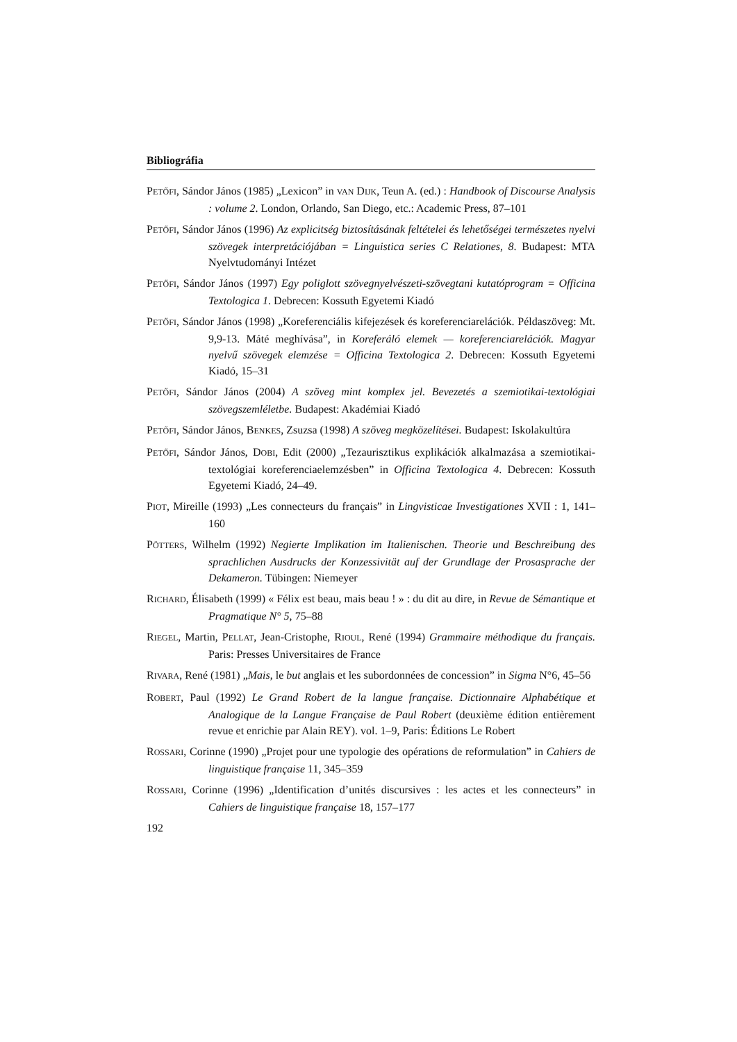Bibliográfia
PETŐFI, Sándor János (1985) „Lexicon” in VAN DIJK, Teun A. (ed.) : Handbook of Discourse Analysis : volume 2. London, Orlando, San Diego, etc.: Academic Press, 87–101
PETŐFI, Sándor János (1996) Az explicitség biztosításának feltételei és lehetőségei természetes nyelvi szövegek interpretációjában = Linguistica series C Relationes, 8. Budapest: MTA Nyelvtudományi Intézet
PETŐFI, Sándor János (1997) Egy poliglott szövegnyelvészeti-szövegtani kutatóprogram = Officina Textologica 1. Debrecen: Kossuth Egyetemi Kiadó
PETŐFI, Sándor János (1998) „Koreferenciális kifejezések és koreferenciarelációk. Példaszöveg: Mt. 9,9-13. Máté meghívása”, in Koreferáló elemek — koreferenciarelációk. Magyar nyelvű szövegek elemzése = Officina Textologica 2. Debrecen: Kossuth Egyetemi Kiadó, 15–31
PETŐFI, Sándor János (2004) A szöveg mint komplex jel. Bevezetés a szemiotikai-textológiai szövegszemléletbe. Budapest: Akadémiai Kiadó
PETŐFI, Sándor János, BENKES, Zsuzsa (1998) A szöveg megközelítései. Budapest: Iskolakultúra
PETŐFI, Sándor János, DOBI, Edit (2000) „Tezaurisztikus explikációk alkalmazása a szemiotikai-textológiai koreferenciaelemzésben” in Officina Textologica 4. Debrecen: Kossuth Egyetemi Kiadó, 24–49.
PIOT, Mireille (1993) „Les connecteurs du français” in Lingvisticae Investigationes XVII : 1, 141–160
PÖTTERS, Wilhelm (1992) Negierte Implikation im Italienischen. Theorie und Beschreibung des sprachlichen Ausdrucks der Konzessivität auf der Grundlage der Prosasprache der Dekameron. Tübingen: Niemeyer
RICHARD, Élisabeth (1999) « Félix est beau, mais beau ! » : du dit au dire, in Revue de Sémantique et Pragmatique N° 5, 75–88
RIEGEL, Martin, PELLAT, Jean-Cristophe, RIOUL, René (1994) Grammaire méthodique du français. Paris: Presses Universitaires de France
RIVARA, René (1981) „Mais, le but anglais et les subordonnées de concession” in Sigma N°6, 45–56
ROBERT, Paul (1992) Le Grand Robert de la langue française. Dictionnaire Alphabétique et Analogique de la Langue Française de Paul Robert (deuxième édition entièrement revue et enrichie par Alain REY). vol. 1–9, Paris: Éditions Le Robert
ROSSARI, Corinne (1990) „Projet pour une typologie des opérations de reformulation” in Cahiers de linguistique française 11, 345–359
ROSSARI, Corinne (1996) „Identification d’unités discursives : les actes et les connecteurs” in Cahiers de linguistique française 18, 157–177
192